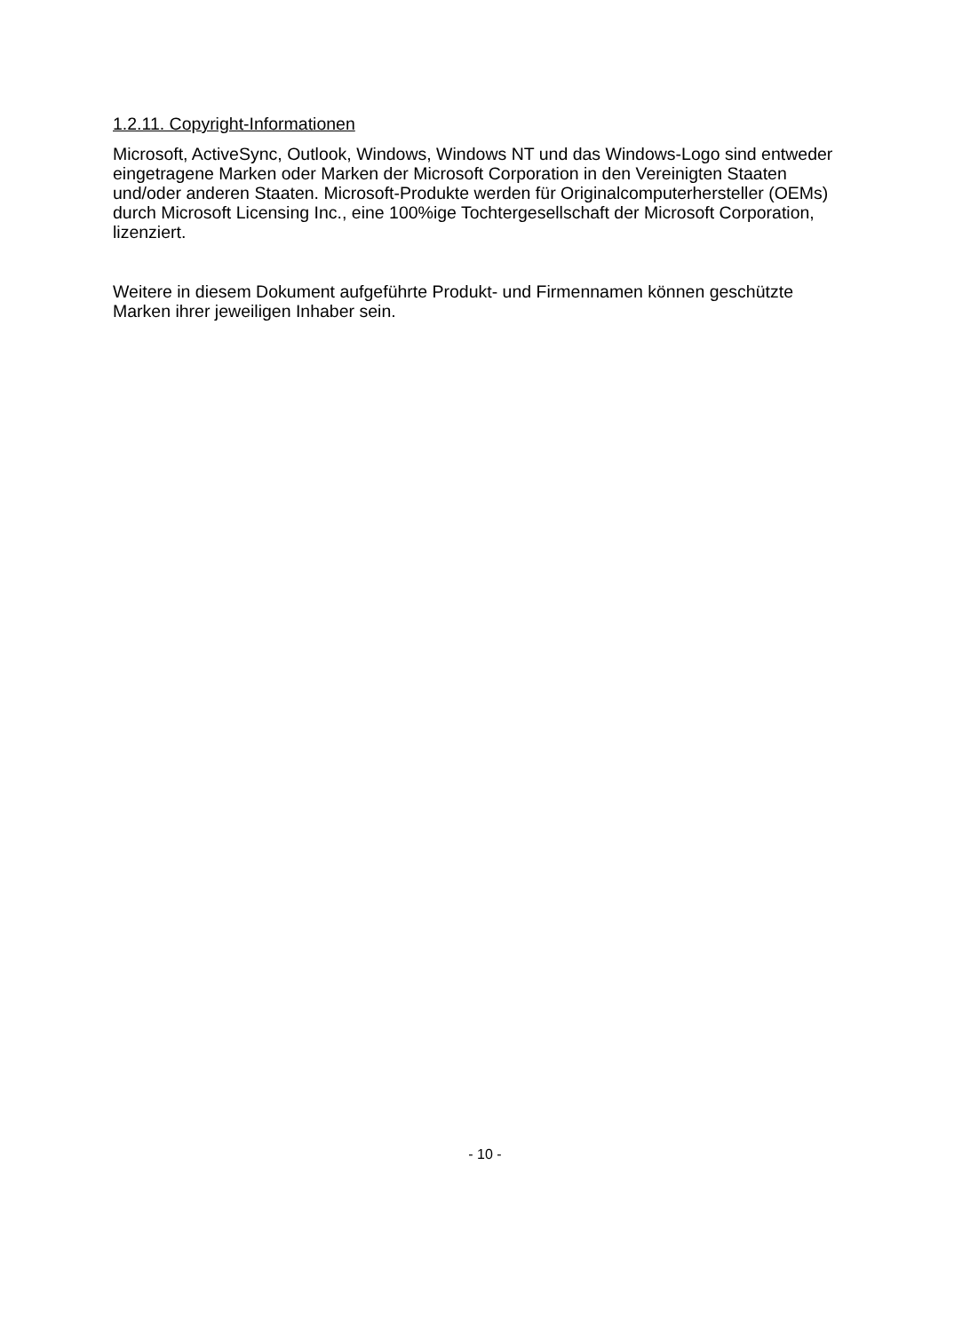1.2.11. Copyright-Informationen
Microsoft, ActiveSync, Outlook, Windows, Windows NT und das Windows-Logo sind entweder eingetragene Marken oder Marken der Microsoft Corporation in den Vereinigten Staaten und/oder anderen Staaten. Microsoft-Produkte werden für Originalcomputerhersteller (OEMs) durch Microsoft Licensing Inc., eine 100%ige Tochtergesellschaft der Microsoft Corporation, lizenziert.
Weitere in diesem Dokument aufgeführte Produkt- und Firmennamen können geschützte Marken ihrer jeweiligen Inhaber sein.
- 10 -